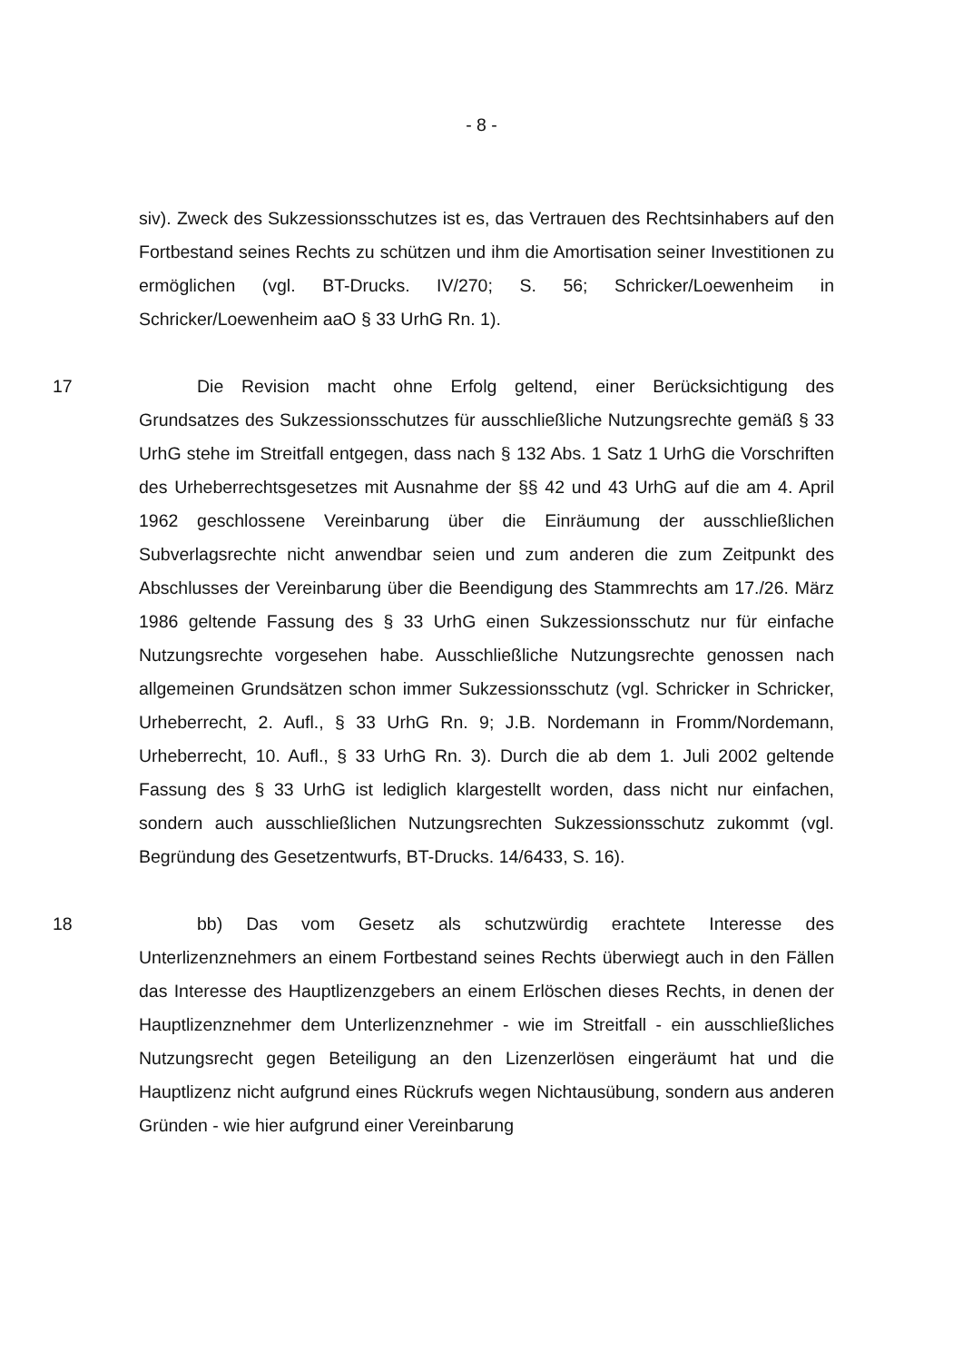- 8 -
siv). Zweck des Sukzessionsschutzes ist es, das Vertrauen des Rechtsinhabers auf den Fortbestand seines Rechts zu schützen und ihm die Amortisation seiner Investitionen zu ermöglichen (vgl. BT-Drucks. IV/270; S. 56; Schricker/Loewenheim in Schricker/Loewenheim aaO § 33 UrhG Rn. 1).
17 Die Revision macht ohne Erfolg geltend, einer Berücksichtigung des Grundsatzes des Sukzessionsschutzes für ausschließliche Nutzungsrechte gemäß § 33 UrhG stehe im Streitfall entgegen, dass nach § 132 Abs. 1 Satz 1 UrhG die Vorschriften des Urheberrechtsgesetzes mit Ausnahme der §§ 42 und 43 UrhG auf die am 4. April 1962 geschlossene Vereinbarung über die Einräumung der ausschließlichen Subverlagsrechte nicht anwendbar seien und zum anderen die zum Zeitpunkt des Abschlusses der Vereinbarung über die Beendigung des Stammrechts am 17./26. März 1986 geltende Fassung des § 33 UrhG einen Sukzessionsschutz nur für einfache Nutzungsrechte vorgesehen habe. Ausschließliche Nutzungsrechte genossen nach allgemeinen Grundsätzen schon immer Sukzessionsschutz (vgl. Schricker in Schricker, Urheberrecht, 2. Aufl., § 33 UrhG Rn. 9; J.B. Nordemann in Fromm/Nordemann, Urheberrecht, 10. Aufl., § 33 UrhG Rn. 3). Durch die ab dem 1. Juli 2002 geltende Fassung des § 33 UrhG ist lediglich klargestellt worden, dass nicht nur einfachen, sondern auch ausschließlichen Nutzungsrechten Sukzessionsschutz zukommt (vgl. Begründung des Gesetzentwurfs, BT-Drucks. 14/6433, S. 16).
18 bb) Das vom Gesetz als schutzwürdig erachtete Interesse des Unterlizenznehmers an einem Fortbestand seines Rechts überwiegt auch in den Fällen das Interesse des Hauptlizenzgebers an einem Erlöschen dieses Rechts, in denen der Hauptlizenznehmer dem Unterlizenznehmer - wie im Streitfall - ein ausschließliches Nutzungsrecht gegen Beteiligung an den Lizenzerlösen eingeräumt hat und die Hauptlizenz nicht aufgrund eines Rückrufs wegen Nichtausübung, sondern aus anderen Gründen - wie hier aufgrund einer Vereinbarung